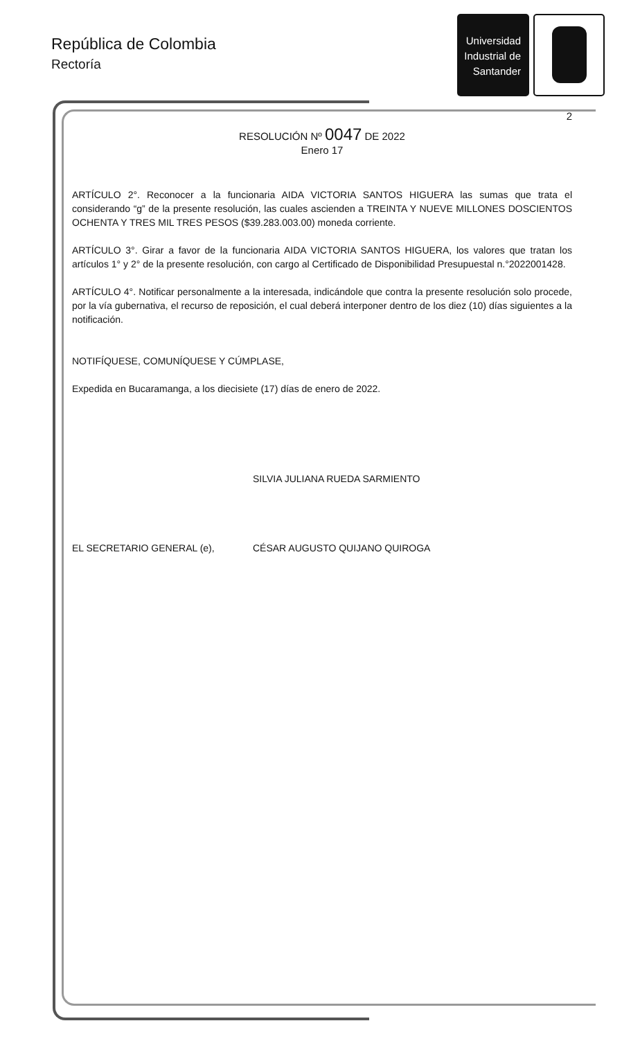República de Colombia
Rectoría
Universidad
Industrial de
Santander
2
RESOLUCIÓN Nº 0047 DE 2022
Enero 17
ARTÍCULO 2°. Reconocer a la funcionaria AIDA VICTORIA SANTOS HIGUERA las sumas que trata el considerando “g” de la presente resolución, las cuales ascienden a TREINTA Y NUEVE MILLONES DOSCIENTOS OCHENTA Y TRES MIL TRES PESOS ($39.283.003.00) moneda corriente.
ARTÍCULO 3°. Girar a favor de la funcionaria AIDA VICTORIA SANTOS HIGUERA, los valores que tratan los artículos 1° y 2° de la presente resolución, con cargo al Certificado de Disponibilidad Presupuestal n.°2022001428.
ARTÍCULO 4°. Notificar personalmente a la interesada, indicándole que contra la presente resolución solo procede, por la vía gubernativa, el recurso de reposición, el cual deberá interponer dentro de los diez (10) días siguientes a la notificación.
NOTIFÍQUESE, COMUNÍQUESE Y CÚMPLASE,
Expedida en Bucaramanga, a los diecisiete (17) días de enero de 2022.
SILVIA JULIANA RUEDA SARMIENTO
EL SECRETARIO GENERAL (e), CÉSAR AUGUSTO QUIJANO QUIROGA